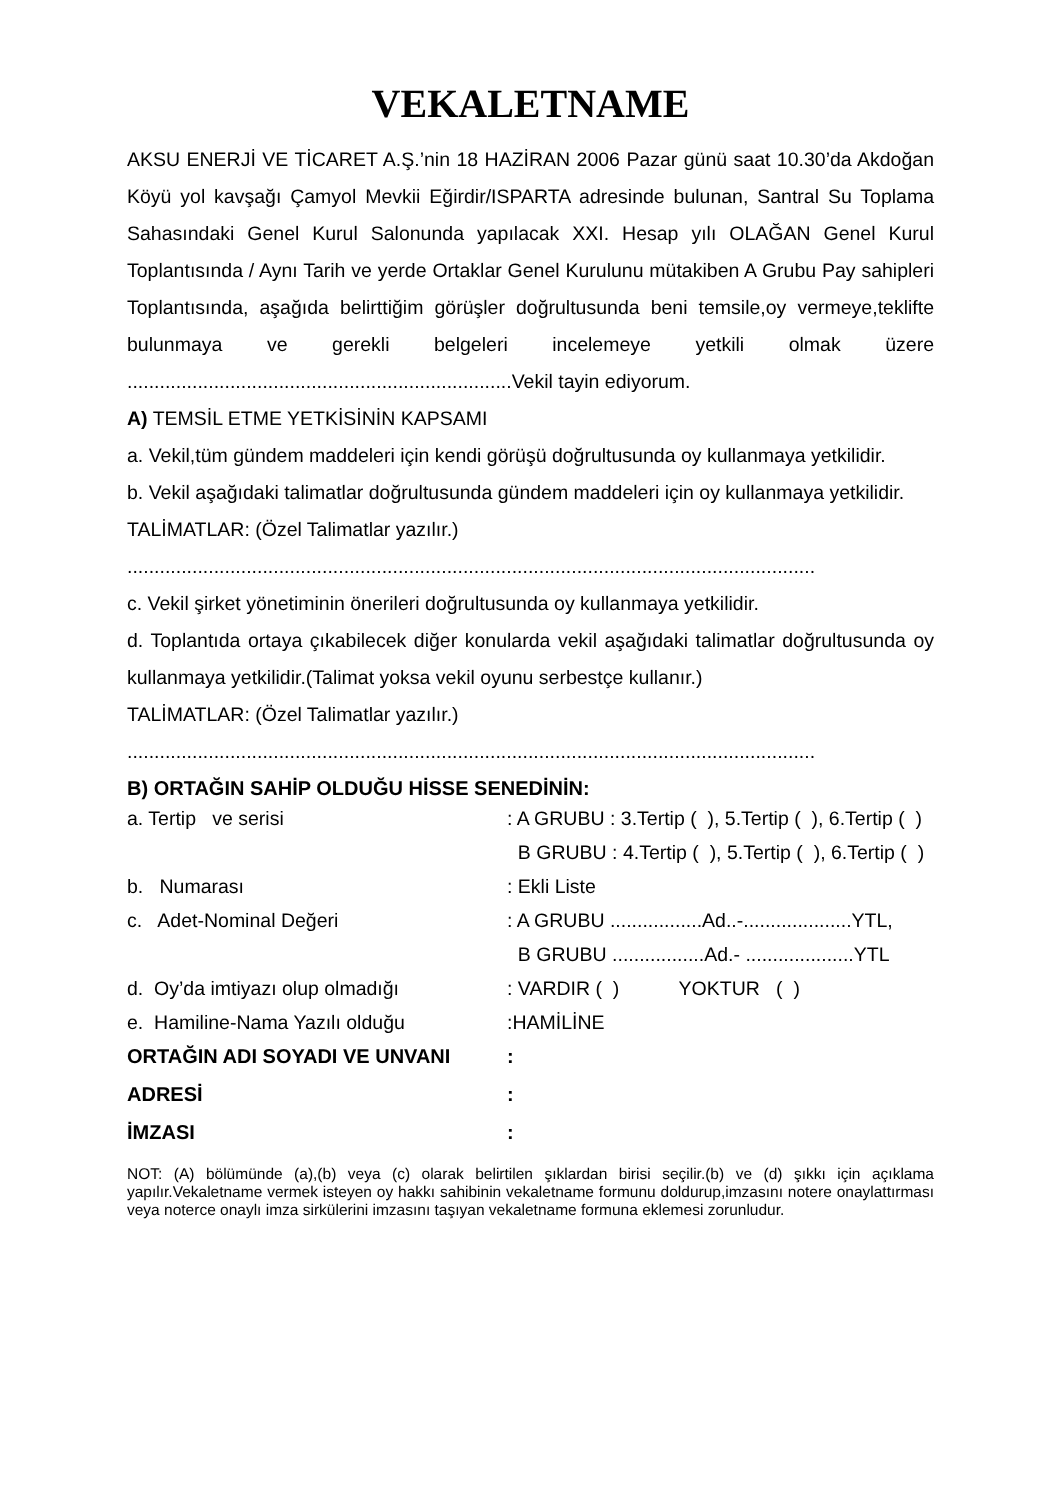VEKALETNAME
AKSU ENERJİ VE TİCARET A.Ş.’nin 18 HAZİRAN 2006 Pazar günü saat 10.30’da Akdoğan Köyü yol kavşağı Çamyol Mevkii Eğirdir/ISPARTA adresinde bulunan, Santral Su Toplama Sahasındaki Genel Kurul Salonunda yapılacak XXI. Hesap yılı OLAĞAN Genel Kurul Toplantısında / Aynı Tarih ve yerde Ortaklar Genel Kurulunu mütakiben A Grubu Pay sahipleri Toplantısında, aşağıda belirttiğim görüşler doğrultusunda beni temsile,oy vermeye,teklifte bulunmaya ve gerekli belgeleri incelemeye yetkili olmak üzere .......................................................................Vekil tayin ediyorum.
A) TEMSİL ETME YETKİSİNİN KAPSAMI
a. Vekil,tüm gündem maddeleri için kendi görüşü doğrultusunda oy kullanmaya yetkilidir.
b. Vekil aşağıdaki talimatlar doğrultusunda gündem maddeleri için oy kullanmaya yetkilidir.
TALİMATLAR: (Özel Talimatlar yazılır.)
...............................................................................................................................
c. Vekil şirket yönetiminin önerileri doğrultusunda oy kullanmaya yetkilidir.
d. Toplantıda ortaya çıkabilecek diğer konularda vekil aşağıdaki talimatlar doğrultusunda oy kullanmaya yetkilidir.(Talimat yoksa vekil oyunu serbestçe kullanır.)
TALİMATLAR: (Özel Talimatlar yazılır.)
...............................................................................................................................
B) ORTAĞIN SAHİP OLDUĞU HİSSE SENEDİNİN:
| a. Tertip ve serisi | : A GRUBU : 3.Tertip ( ), 5.Tertip ( ), 6.Tertip ( ) |
| | B GRUBU : 4.Tertip ( ), 5.Tertip ( ), 6.Tertip ( ) |
| b. Numarası | : Ekli Liste |
| c. Adet-Nominal Değeri | : A GRUBU .................Ad..-....................YTL, |
| | B GRUBU .................Ad.- ....................YTL |
| d. Oy’da imtiyazı olup olmadığı | : VARDIR ( ) YOKTUR ( ) |
| e. Hamiline-Nama Yazılı olduğu | :HAMİLİNE |
| ORTAĞIN ADI SOYADI VE UNVANI | : |
| ADRESİ | : |
| İMZASI | : |
NOT: (A) bölümünde (a),(b) veya (c) olarak belirtilen şıklardan birisi seçilir.(b) ve (d) şıkkı için açıklama yapılır.Vekaletname vermek isteyen oy hakkı sahibinin vekaletname formunu doldurup,imzasını notere onaylattırması veya noterce onaylı imza sirkülerini imzasını taşıyan vekaletname formuna eklemesi zorunludur.